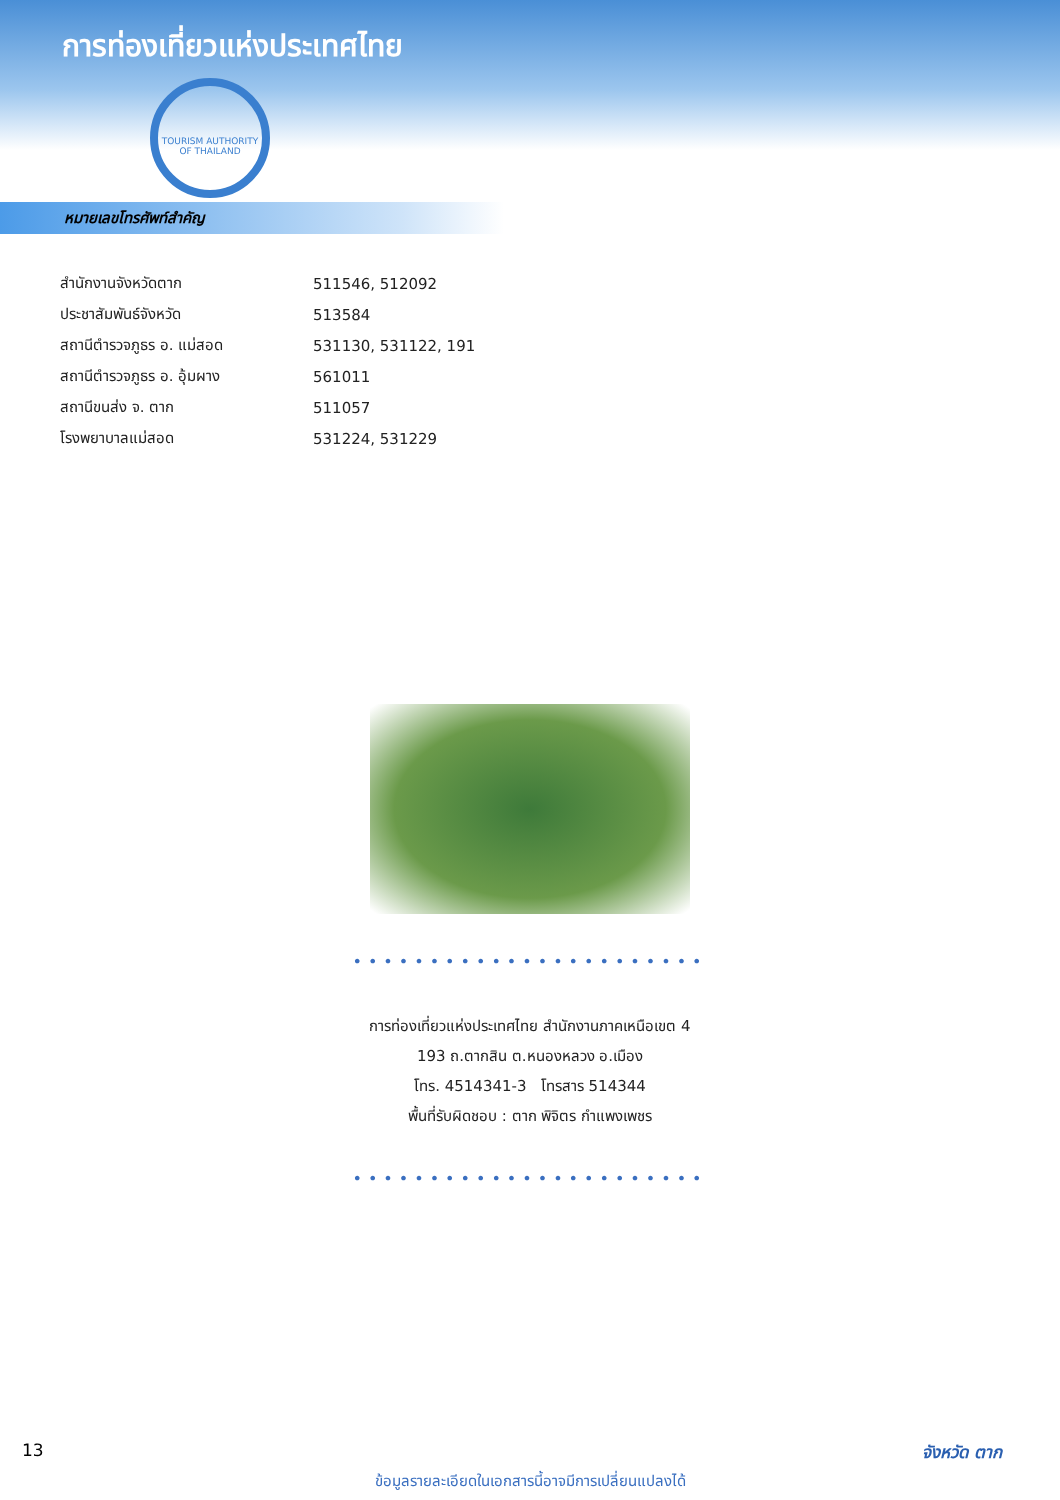การท่องเที่ยวแห่งประเทศไทย
TOURISM AUTHORITY OF THAILAND
หมายเลขโทรศัพท์สำคัญ
| สำนักงานจังหวัดตาก | 511546, 512092 |
| ประชาสัมพันธ์จังหวัด | 513584 |
| สถานีตำรวจภูธร อ. แม่สอด | 531130, 531122, 191 |
| สถานีตำรวจภูธร อ. อุ้มผาง | 561011 |
| สถานีขนส่ง จ. ตาก | 511057 |
| โรงพยาบาลแม่สอด | 531224, 531229 |
•••••••••••••••••••••••
การท่องเที่ยวแห่งประเทศไทย สำนักงานภาคเหนือเขต 4
193 ถ.ตากสิน ต.หนองหลวง อ.เมือง
โทร. 4514341-3 โทรสาร 514344
พื้นที่รับผิดชอบ : ตาก พิจิตร กำแพงเพชร
•••••••••••••••••••••••
13 จังหวัด ตาก
ข้อมูลรายละเอียดในเอกสารนี้อาจมีการเปลี่ยนแปลงได้